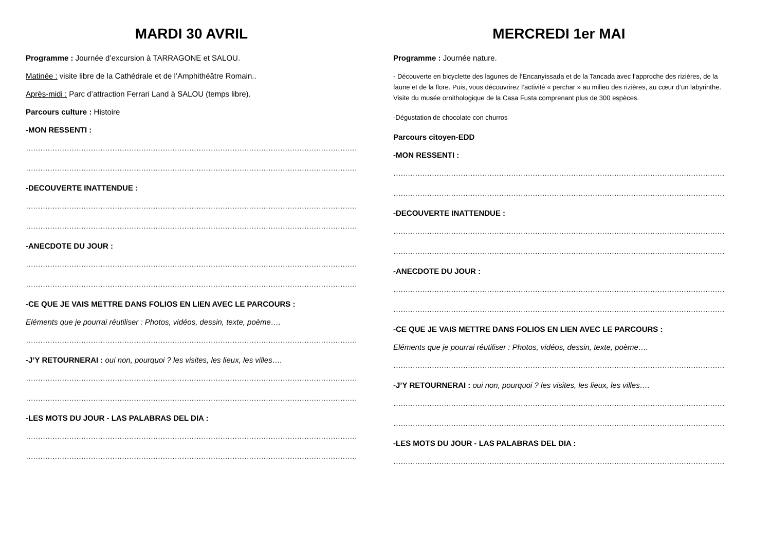MARDI 30 AVRIL
Programme : Journée d’excursion à TARRAGONE et SALOU.
Matinée : visite libre de la Cathédrale et de l’Amphithéâtre Romain..
Après-midi : Parc d’attraction Ferrari Land à SALOU (temps libre).
Parcours culture : Histoire
-MON RESSENTI :
……………………………………………………………………………………………………………………………
……………………………………………………………………………………………………………………………
-DECOUVERTE INATTENDUE :
……………………………………………………………………………………………………………………………
……………………………………………………………………………………………………………………………
-ANECDOTE DU JOUR :
……………………………………………………………………………………………………………………………
……………………………………………………………………………………………………………………………
-CE QUE JE VAIS METTRE DANS FOLIOS EN LIEN AVEC LE PARCOURS :
Eléments que je pourrai réutiliser : Photos, vidéos, dessin, texte, poème….
……………………………………………………………………………………………………………………………
-J’Y RETOURNERAI : oui non, pourquoi ? les visites, les lieux, les villes….
……………………………………………………………………………………………………………………………
……………………………………………………………………………………………………………………………
-LES MOTS DU JOUR - LAS PALABRAS DEL DIA :
……………………………………………………………………………………………………………………………
……………………………………………………………………………………………………………………………
MERCREDI 1er MAI
Programme : Journée nature.
- Découverte en bicyclette des lagunes de l’Encanyissada et de la Tancada avec l’approche des rizières, de la faune et de la flore. Puis, vous découvrirez l’activité « perchar » au milieu des rizières, au cœur d’un labyrinthe. Visite du musée ornithologique de la Casa Fusta comprenant plus de 300 espèces.
-Dégustation de chocolate con churros
Parcours citoyen-EDD
-MON RESSENTI :
……………………………………………………………………………………………………………………………
……………………………………………………………………………………………………………………………
-DECOUVERTE INATTENDUE :
……………………………………………………………………………………………………………………………
……………………………………………………………………………………………………………………………
-ANECDOTE DU JOUR :
……………………………………………………………………………………………………………………………
……………………………………………………………………………………………………………………………
-CE QUE JE VAIS METTRE DANS FOLIOS EN LIEN AVEC LE PARCOURS :
Eléments que je pourrai réutiliser : Photos, vidéos, dessin, texte, poème….
……………………………………………………………………………………………………………………………
-J’Y RETOURNERAI : oui non, pourquoi ? les visites, les lieux, les villes….
……………………………………………………………………………………………………………………………
……………………………………………………………………………………………………………………………
-LES MOTS DU JOUR - LAS PALABRAS DEL DIA :
……………………………………………………………………………………………………………………………